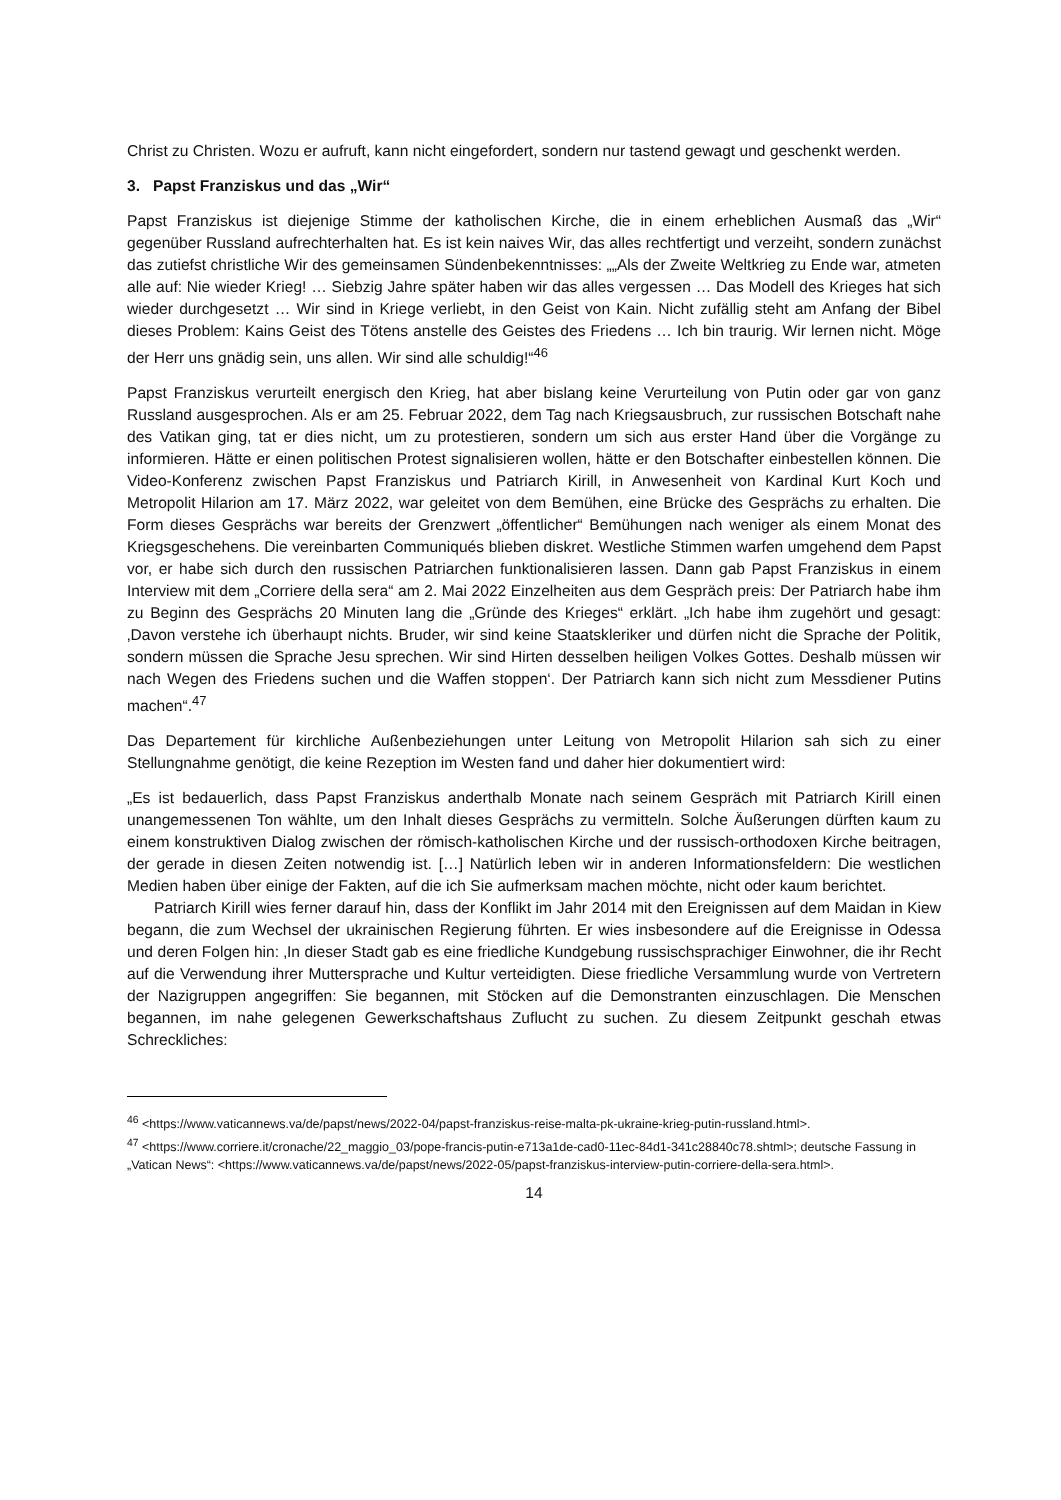Christ zu Christen. Wozu er aufruft, kann nicht eingefordert, sondern nur tastend gewagt und geschenkt werden.
3. Papst Franziskus und das „Wir“
Papst Franziskus ist diejenige Stimme der katholischen Kirche, die in einem erheblichen Ausmaß das „Wir“ gegenüber Russland aufrechterhalten hat. Es ist kein naives Wir, das alles rechtfertigt und verzeiht, sondern zunächst das zutiefst christliche Wir des gemeinsamen Sündenbekenntnisses: „„Als der Zweite Weltkrieg zu Ende war, atmeten alle auf: Nie wieder Krieg! … Siebzig Jahre später haben wir das alles vergessen … Das Modell des Krieges hat sich wieder durchgesetzt … Wir sind in Kriege verliebt, in den Geist von Kain. Nicht zufällig steht am Anfang der Bibel dieses Problem: Kains Geist des Tötens anstelle des Geistes des Friedens … Ich bin traurig. Wir lernen nicht. Möge der Herr uns gnädig sein, uns allen. Wir sind alle schuldig!“<sup>46</sup>
Papst Franziskus verurteilt energisch den Krieg, hat aber bislang keine Verurteilung von Putin oder gar von ganz Russland ausgesprochen. Als er am 25. Februar 2022, dem Tag nach Kriegsausbruch, zur russischen Botschaft nahe des Vatikan ging, tat er dies nicht, um zu protestieren, sondern um sich aus erster Hand über die Vorgänge zu informieren. Hätte er einen politischen Protest signalisieren wollen, hätte er den Botschafter einbestellen können. Die Video-Konferenz zwischen Papst Franziskus und Patriarch Kirill, in Anwesenheit von Kardinal Kurt Koch und Metropolit Hilarion am 17. März 2022, war geleitet von dem Bemühen, eine Brücke des Gesprächs zu erhalten. Die Form dieses Gesprächs war bereits der Grenzwert „öffentlicher“ Bemühungen nach weniger als einem Monat des Kriegsgeschehens. Die vereinbarten Communiqués blieben diskret. Westliche Stimmen warfen umgehend dem Papst vor, er habe sich durch den russischen Patriarchen funktionalisieren lassen. Dann gab Papst Franziskus in einem Interview mit dem „Corriere della sera“ am 2. Mai 2022 Einzelheiten aus dem Gespräch preis: Der Patriarch habe ihm zu Beginn des Gesprächs 20 Minuten lang die „Gründe des Krieges“ erklärt. „Ich habe ihm zugehört und gesagt: ‚Davon verstehe ich überhaupt nichts. Bruder, wir sind keine Staatskleriker und dürfen nicht die Sprache der Politik, sondern müssen die Sprache Jesu sprechen. Wir sind Hirten desselben heiligen Volkes Gottes. Deshalb müssen wir nach Wegen des Friedens suchen und die Waffen stoppen‘. Der Patriarch kann sich nicht zum Messdiener Putins machen“.<sup>47</sup>
Das Departement für kirchliche Außenbeziehungen unter Leitung von Metropolit Hilarion sah sich zu einer Stellungnahme genötigt, die keine Rezeption im Westen fand und daher hier dokumentiert wird:
„Es ist bedauerlich, dass Papst Franziskus anderthalb Monate nach seinem Gespräch mit Patriarch Kirill einen unangemessenen Ton wählte, um den Inhalt dieses Gesprächs zu vermitteln. Solche Äußerungen dürften kaum zu einem konstruktiven Dialog zwischen der römisch-katholischen Kirche und der russisch-orthodoxen Kirche beitragen, der gerade in diesen Zeiten notwendig ist. […] Natürlich leben wir in anderen Informationsfeldern: Die westlichen Medien haben über einige der Fakten, auf die ich Sie aufmerksam machen möchte, nicht oder kaum berichtet.
Patriarch Kirill wies ferner darauf hin, dass der Konflikt im Jahr 2014 mit den Ereignissen auf dem Maidan in Kiew begann, die zum Wechsel der ukrainischen Regierung führten. Er wies insbesondere auf die Ereignisse in Odessa und deren Folgen hin: ‚In dieser Stadt gab es eine friedliche Kundgebung russischsprachiger Einwohner, die ihr Recht auf die Verwendung ihrer Muttersprache und Kultur verteidigten. Diese friedliche Versammlung wurde von Vertretern der Nazigruppen angegriffen: Sie begannen, mit Stöcken auf die Demonstranten einzuschlagen. Die Menschen begannen, im nahe gelegenen Gewerkschaftshaus Zuflucht zu suchen. Zu diesem Zeitpunkt geschah etwas Schreckliches:
<sup>46</sup> <https://www.vaticannews.va/de/papst/news/2022-04/papst-franziskus-reise-malta-pk-ukraine-krieg-putin-russland.html>.
<sup>47</sup> <https://www.corriere.it/cronache/22_maggio_03/pope-francis-putin-e713a1de-cad0-11ec-84d1-341c28840c78.shtml>; deutsche Fassung in „Vatican News“: <https://www.vaticannews.va/de/papst/news/2022-05/papst-franziskus-interview-putin-corriere-della-sera.html>.
14